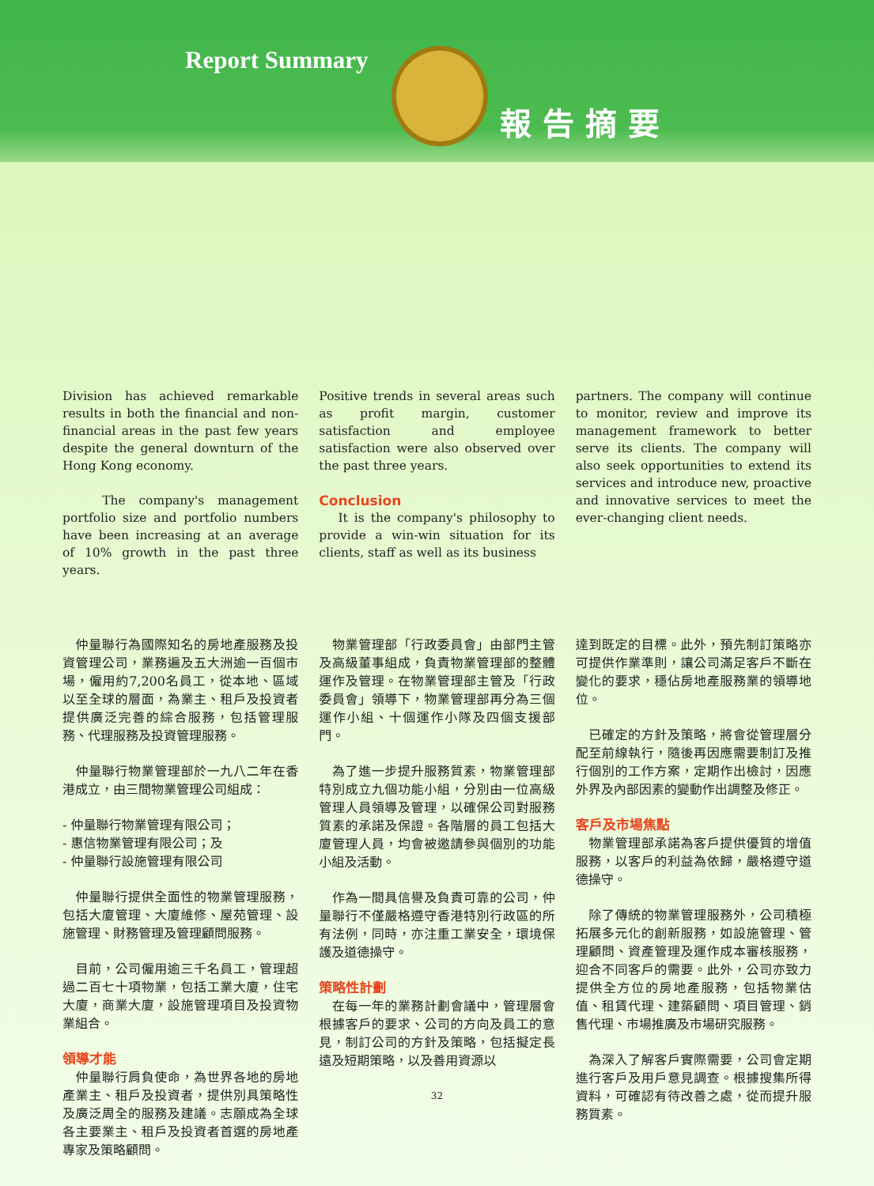Report Summary
報告摘要
Division has achieved remarkable results in both the financial and non-financial areas in the past few years despite the general downturn of the Hong Kong economy.
The company's management portfolio size and portfolio numbers have been increasing at an average of 10% growth in the past three years.
Positive trends in several areas such as profit margin, customer satisfaction and employee satisfaction were also observed over the past three years.
Conclusion
It is the company's philosophy to provide a win-win situation for its clients, staff as well as its business
partners. The company will continue to monitor, review and improve its management framework to better serve its clients. The company will also seek opportunities to extend its services and introduce new, proactive and innovative services to meet the ever-changing client needs.
　仲量聯行為國際知名的房地產服務及投資管理公司，業務遍及五大洲逾一百個市場，僱用約7,200名員工，從本地、區域以至全球的層面，為業主、租戶及投資者提供廣泛完善的綜合服務，包括管理服務、代理服務及投資管理服務。
　仲量聯行物業管理部於一九八二年在香港成立，由三間物業管理公司組成：
- 仲量聯行物業管理有限公司；
- 惠信物業管理有限公司；及
- 仲量聯行設施管理有限公司
　仲量聯行提供全面性的物業管理服務，包括大廈管理、大廈維修、屋苑管理、設施管理、財務管理及管理顧問服務。
　目前，公司僱用逾三千名員工，管理超過二百七十項物業，包括工業大廈，住宅大廈，商業大廈，設施管理項目及投資物業組合。
領導才能
　仲量聯行肩負使命，為世界各地的房地產業主、租戶及投資者，提供別具策略性及廣泛周全的服務及建議。志願成為全球各主要業主、租戶及投資者首選的房地產專家及策略顧問。
　物業管理部「行政委員會」由部門主管及高級董事組成，負責物業管理部的整體運作及管理。在物業管理部主管及「行政委員會」領導下，物業管理部再分為三個運作小組、十個運作小隊及四個支援部門。
　為了進一步提升服務質素，物業管理部特別成立九個功能小組，分別由一位高級管理人員領導及管理，以確保公司對服務質素的承諾及保證。各階層的員工包括大廈管理人員，均會被邀請參與個別的功能小組及活動。
　作為一間具信譽及負責可靠的公司，仲量聯行不僅嚴格遵守香港特別行政區的所有法例，同時，亦注重工業安全，環境保護及道德操守。
策略性計劃
　在每一年的業務計劃會議中，管理層會根據客戶的要求、公司的方向及員工的意見，制訂公司的方針及策略，包括擬定長遠及短期策略，以及善用資源以
32
達到既定的目標。此外，預先制訂策略亦可提供作業準則，讓公司滿足客戶不斷在變化的要求，穩佔房地產服務業的領導地位。
　已確定的方針及策略，將會從管理層分配至前線執行，隨後再因應需要制訂及推行個別的工作方案，定期作出檢討，因應外界及內部因素的變動作出調整及修正。
客戶及市場焦點
　物業管理部承諾為客戶提供優質的增值服務，以客戶的利益為依歸，嚴格遵守道德操守。
　除了傳統的物業管理服務外，公司積極拓展多元化的創新服務，如設施管理、管理顧問、資產管理及運作成本審核服務，迎合不同客戶的需要。此外，公司亦致力提供全方位的房地產服務，包括物業估值、租賃代理、建築顧問、項目管理、銷售代理、市場推廣及市場研究服務。
　為深入了解客戶實際需要，公司會定期進行客戶及用戶意見調查。根據搜集所得資料，可確認有待改善之處，從而提升服務質素。